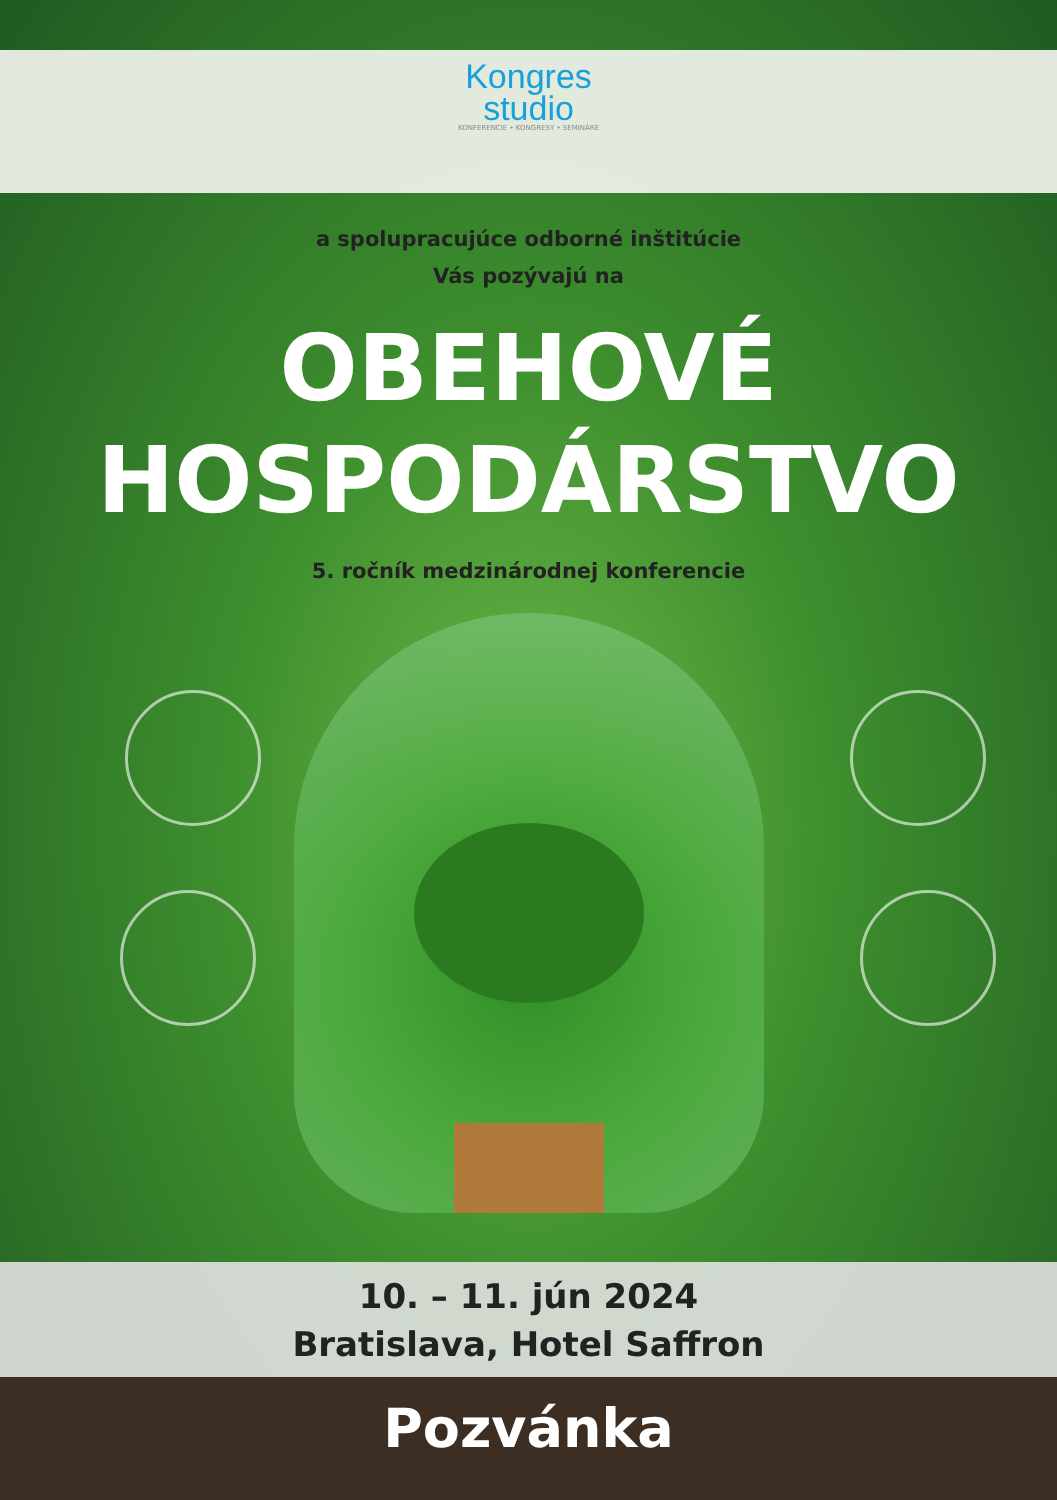Kongres
studio
KONFERENCIE • KONGRESY • SEMINÁRE
a spolupracujúce odborné inštitúcie
Vás pozývajú na
OBEHOVÉ
HOSPODÁRSTVO
5. ročník medzinárodnej konferencie
10. – 11. jún 2024
Bratislava, Hotel Saffron
Pozvánka